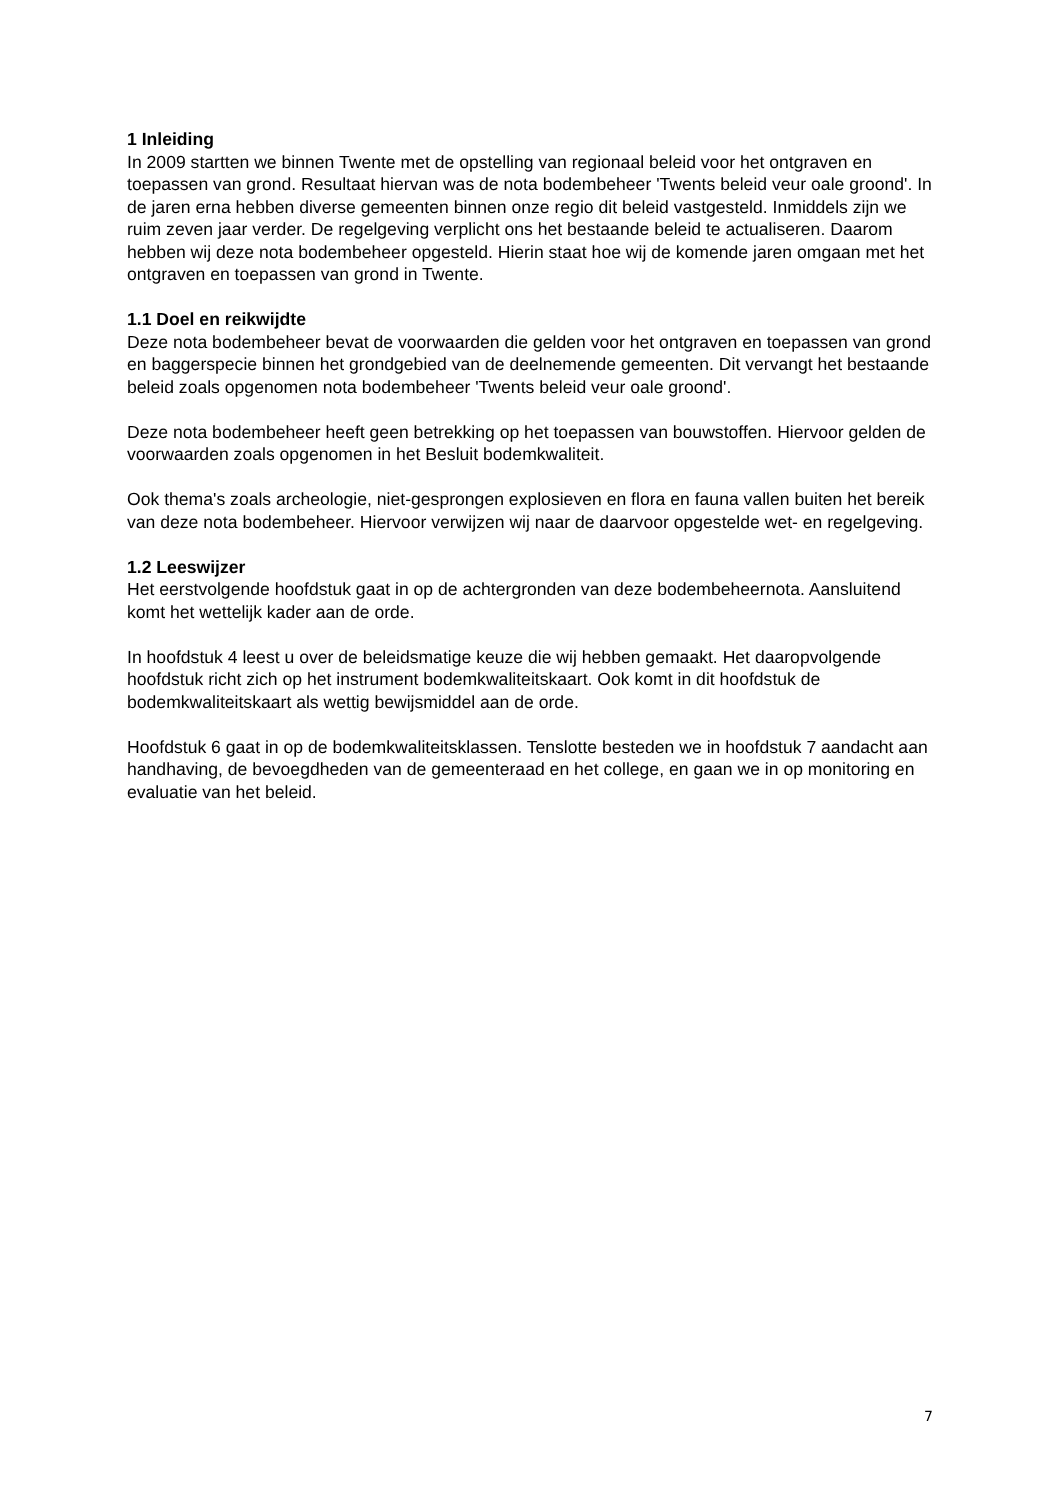1 Inleiding
In 2009 startten we binnen Twente met de opstelling van regionaal beleid voor het ontgraven en toepassen van grond. Resultaat hiervan was de nota bodembeheer 'Twents beleid veur oale groond'. In de jaren erna hebben diverse gemeenten binnen onze regio dit beleid vastgesteld. Inmiddels zijn we ruim zeven jaar verder. De regelgeving verplicht ons het bestaande beleid te actualiseren. Daarom hebben wij deze nota bodembeheer opgesteld. Hierin staat hoe wij de komende jaren omgaan met het ontgraven en toepassen van grond in Twente.
1.1 Doel en reikwijdte
Deze nota bodembeheer bevat de voorwaarden die gelden voor het ontgraven en toepassen van grond en baggerspecie binnen het grondgebied van de deelnemende gemeenten. Dit vervangt het bestaande beleid zoals opgenomen nota bodembeheer 'Twents beleid veur oale groond'.
Deze nota bodembeheer heeft geen betrekking op het toepassen van bouwstoffen. Hiervoor gelden de voorwaarden zoals opgenomen in het Besluit bodemkwaliteit.
Ook thema's zoals archeologie, niet-gesprongen explosieven en flora en fauna vallen buiten het bereik van deze nota bodembeheer. Hiervoor verwijzen wij naar de daarvoor opgestelde wet- en regelgeving.
1.2 Leeswijzer
Het eerstvolgende hoofdstuk gaat in op de achtergronden van deze bodembeheernota. Aansluitend komt het wettelijk kader aan de orde.
In hoofdstuk 4 leest u over de beleidsmatige keuze die wij hebben gemaakt. Het daaropvolgende hoofdstuk richt zich op het instrument bodemkwaliteitskaart. Ook komt in dit hoofdstuk de bodemkwaliteitskaart als wettig bewijsmiddel aan de orde.
Hoofdstuk 6 gaat in op de bodemkwaliteitsklassen. Tenslotte besteden we in hoofdstuk 7 aandacht aan handhaving, de bevoegdheden van de gemeenteraad en het college, en gaan we in op monitoring en evaluatie van het beleid.
7